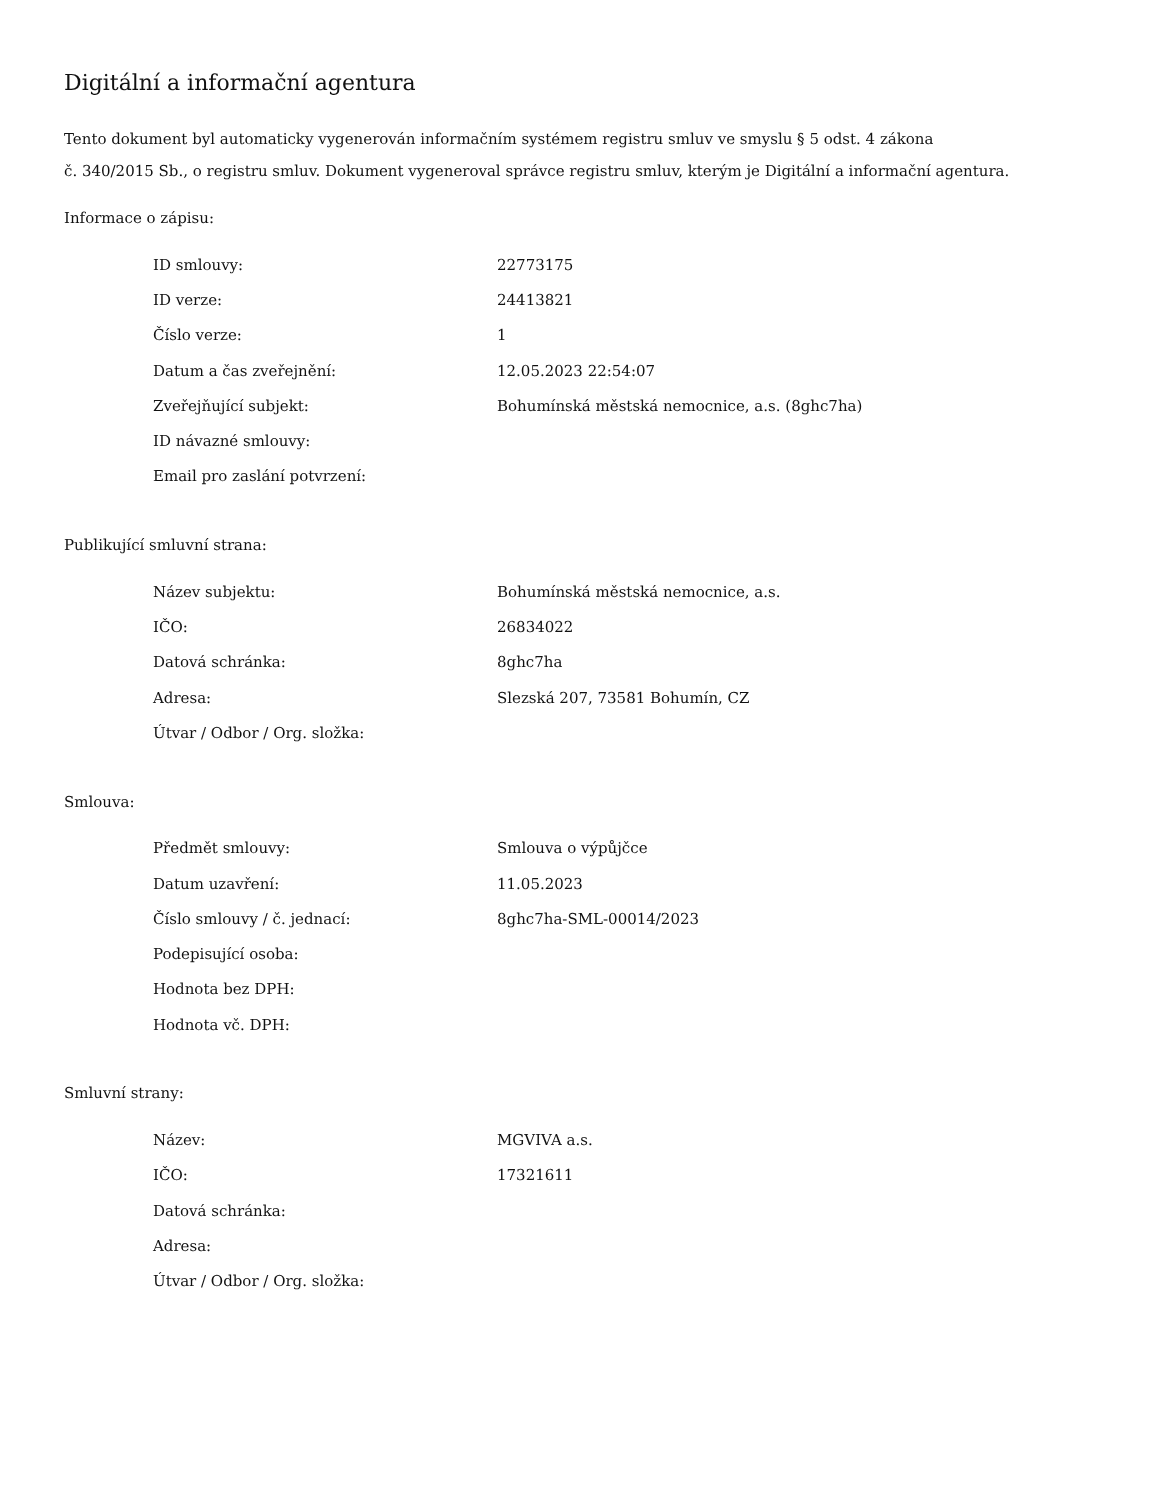Digitální a informační agentura
Tento dokument byl automaticky vygenerován informačním systémem registru smluv ve smyslu § 5 odst. 4 zákona
č. 340/2015 Sb., o registru smluv. Dokument vygeneroval správce registru smluv, kterým je Digitální a informační agentura.
Informace o zápisu:
| ID smlouvy: | 22773175 |
| ID verze: | 24413821 |
| Číslo verze: | 1 |
| Datum a čas zveřejnění: | 12.05.2023 22:54:07 |
| Zveřejňující subjekt: | Bohumínská městská nemocnice, a.s. (8ghc7ha) |
| ID návazné smlouvy: | |
| Email pro zaslání potvrzení: | |
Publikující smluvní strana:
| Název subjektu: | Bohumínská městská nemocnice, a.s. |
| IČO: | 26834022 |
| Datová schránka: | 8ghc7ha |
| Adresa: | Slezská 207, 73581 Bohumín, CZ |
| Útvar / Odbor / Org. složka: | |
Smlouva:
| Předmět smlouvy: | Smlouva o výpůjčce |
| Datum uzavření: | 11.05.2023 |
| Číslo smlouvy / č. jednací: | 8ghc7ha-SML-00014/2023 |
| Podepisující osoba: | |
| Hodnota bez DPH: | |
| Hodnota vč. DPH: | |
Smluvní strany:
| Název: | MGVIVA a.s. |
| IČO: | 17321611 |
| Datová schránka: | |
| Adresa: | |
| Útvar / Odbor / Org. složka: | |